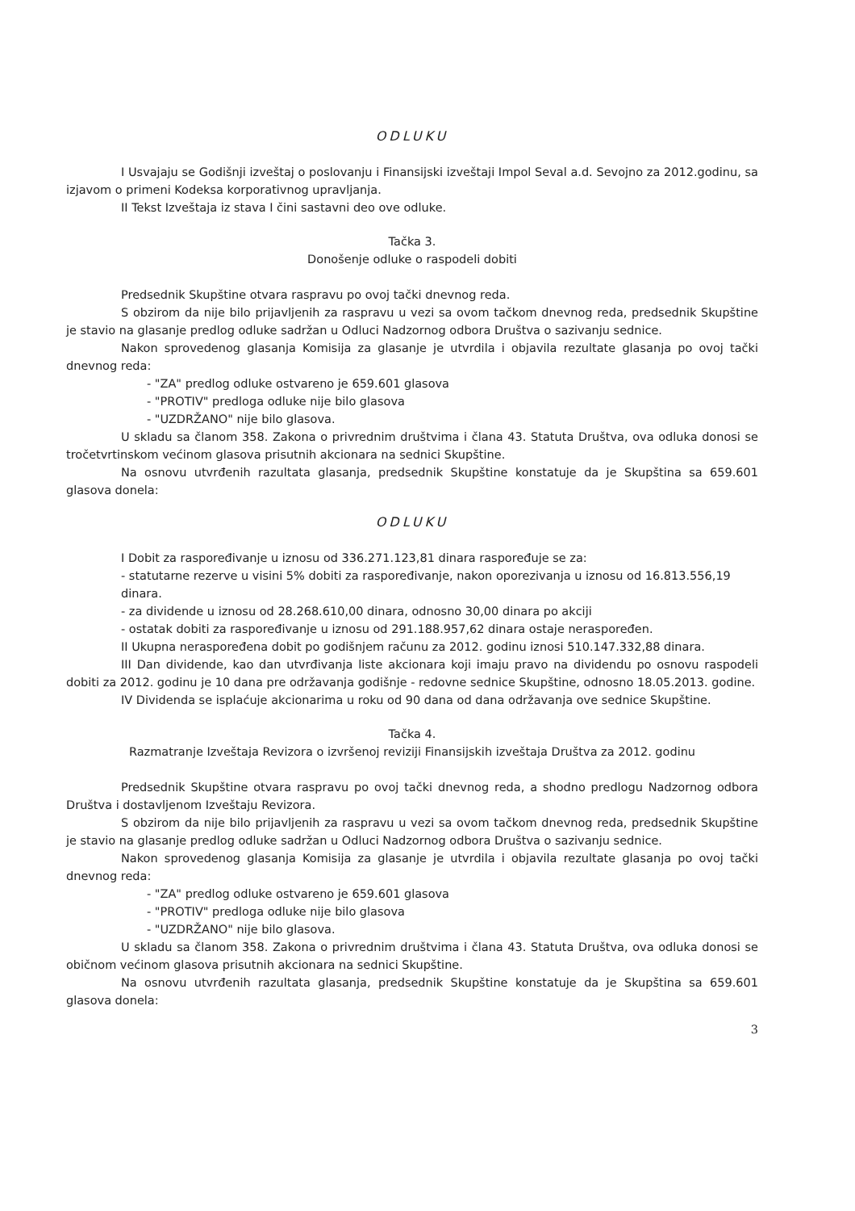ODLUKU
I Usvajaju se Godišnji izveštaj o poslovanju i Finansijski izveštaji Impol Seval a.d. Sevojno za 2012.godinu, sa izjavom o primeni Kodeksa korporativnog upravljanja.
II Tekst Izveštaja iz stava I čini sastavni deo ove odluke.
Tačka 3.
Donošenje odluke o raspodeli dobiti
Predsednik Skupštine otvara raspravu po ovoj tački dnevnog reda.
S obzirom da nije bilo prijavljenih za raspravu u vezi sa ovom tačkom dnevnog reda, predsednik Skupštine je stavio na glasanje predlog odluke sadržan u Odluci Nadzornog odbora Društva o sazivanju sednice.
Nakon sprovedenog glasanja Komisija za glasanje je utvrdila i objavila rezultate glasanja po ovoj tački dnevnog reda:
- "ZA" predlog odluke ostvareno je 659.601 glasova
- "PROTIV" predloga odluke nije bilo glasova
- "UZDRŽANO" nije bilo glasova.
U skladu sa članom 358. Zakona o privrednim društvima i člana 43. Statuta Društva, ova odluka donosi se tročetvrtinskom većinom glasova prisutnih akcionara na sednici Skupštine.
Na osnovu utvrđenih razultata glasanja, predsednik Skupštine konstatuje da je Skupština sa 659.601 glasova donela:
ODLUKU
I Dobit za raspoređivanje u iznosu od 336.271.123,81 dinara raspoređuje se za:
- statutarne rezerve u visini 5% dobiti za raspoređivanje, nakon oporezivanja u iznosu od 16.813.556,19 dinara.
- za dividende u iznosu od 28.268.610,00 dinara, odnosno 30,00 dinara po akciji
- ostatak dobiti za raspoređivanje u iznosu od 291.188.957,62 dinara ostaje neraspoređen.
II Ukupna neraspoređena dobit po godišnjem računu za 2012. godinu iznosi 510.147.332,88 dinara.
III Dan dividende, kao dan utvrđivanja liste akcionara koji imaju pravo na dividendu po osnovu raspodeli dobiti za 2012. godinu je 10 dana pre održavanja godišnje - redovne sednice Skupštine, odnosno 18.05.2013. godine.
IV Dividenda se isplaćuje akcionarima u roku od 90 dana od dana održavanja ove sednice Skupštine.
Tačka 4.
Razmatranje Izveštaja Revizora o izvršenoj reviziji Finansijskih izveštaja Društva za 2012. godinu
Predsednik Skupštine otvara raspravu po ovoj tački dnevnog reda, a shodno predlogu Nadzornog odbora Društva i dostavljenom Izveštaju Revizora.
S obzirom da nije bilo prijavljenih za raspravu u vezi sa ovom tačkom dnevnog reda, predsednik Skupštine je stavio na glasanje predlog odluke sadržan u Odluci Nadzornog odbora Društva o sazivanju sednice.
Nakon sprovedenog glasanja Komisija za glasanje je utvrdila i objavila rezultate glasanja po ovoj tački dnevnog reda:
- "ZA" predlog odluke ostvareno je 659.601 glasova
- "PROTIV" predloga odluke nije bilo glasova
- "UZDRŽANO" nije bilo glasova.
U skladu sa članom 358. Zakona o privrednim društvima i člana 43. Statuta Društva, ova odluka donosi se običnom većinom glasova prisutnih akcionara na sednici Skupštine.
Na osnovu utvrđenih razultata glasanja, predsednik Skupštine konstatuje da je Skupština sa 659.601 glasova donela:
3